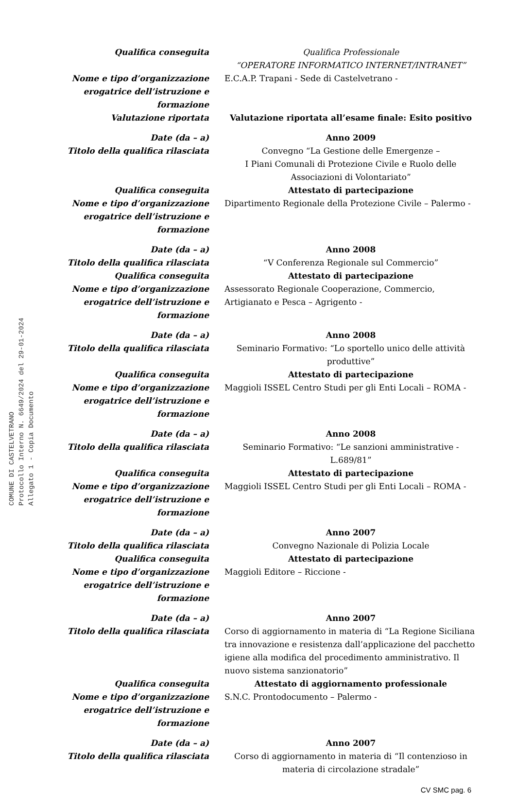COMUNE DI CASTELVETRANO
Protocollo Interno N. 6649/2024 del 29-01-2024
Allegato 1 - Copia Documento
Qualifica conseguita Qualifica Professionale
“OPERATORE INFORMATICO INTERNET/INTRANET”
Nome e tipo d’organizzazione erogatrice dell’istruzione e formazione
E.C.A.P. Trapani - Sede di Castelvetrano -
Valutazione riportata Valutazione riportata all’esame finale: Esito positivo
Date (da – a) Anno 2009
Titolo della qualifica rilasciata Convegno “La Gestione delle Emergenze –
I Piani Comunali di Protezione Civile e Ruolo delle Associazioni di Volontariato”
Qualifica conseguita Attestato di partecipazione
Nome e tipo d’organizzazione erogatrice dell’istruzione e formazione
Dipartimento Regionale della Protezione Civile – Palermo -
Date (da – a) Anno 2008
Titolo della qualifica rilasciata “V Conferenza Regionale sul Commercio”
Qualifica conseguita Attestato di partecipazione
Nome e tipo d’organizzazione erogatrice dell’istruzione e formazione
Assessorato Regionale Cooperazione, Commercio, Artigianato e Pesca – Agrigento -
Date (da – a) Anno 2008
Titolo della qualifica rilasciata Seminario Formativo: “Lo sportello unico delle attività produttive”
Qualifica conseguita Attestato di partecipazione
Nome e tipo d’organizzazione erogatrice dell’istruzione e formazione
Maggioli ISSEL Centro Studi per gli Enti Locali – ROMA -
Date (da – a) Anno 2008
Titolo della qualifica rilasciata Seminario Formativo: “Le sanzioni amministrative - L.689/81”
Qualifica conseguita Attestato di partecipazione
Nome e tipo d’organizzazione erogatrice dell’istruzione e formazione
Maggioli ISSEL Centro Studi per gli Enti Locali – ROMA -
Date (da – a) Anno 2007
Titolo della qualifica rilasciata Convegno Nazionale di Polizia Locale
Qualifica conseguita Attestato di partecipazione
Nome e tipo d’organizzazione erogatrice dell’istruzione e formazione
Maggioli Editore – Riccione -
Date (da – a) Anno 2007
Titolo della qualifica rilasciata Corso di aggiornamento in materia di “La Regione Siciliana tra innovazione e resistenza dall’applicazione del pacchetto igiene alla modifica del procedimento amministrativo. Il nuovo sistema sanzionatorio”
Qualifica conseguita Attestato di aggiornamento professionale
Nome e tipo d’organizzazione erogatrice dell’istruzione e formazione
S.N.C. Prontodocumento – Palermo -
Date (da – a) Anno 2007
Titolo della qualifica rilasciata Corso di aggiornamento in materia di “Il contenzioso in materia di circolazione stradale”
CV SMC pag. 6